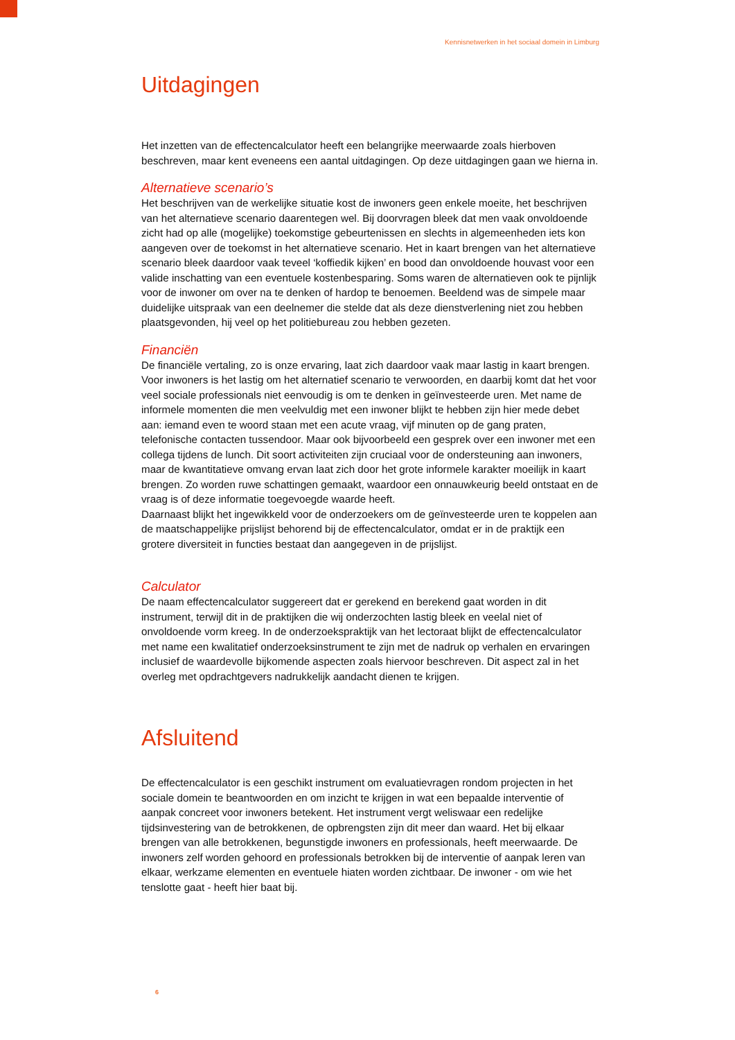Kennisnetwerken in het sociaal domein in Limburg
Uitdagingen
Het inzetten van de effectencalculator heeft een belangrijke meerwaarde zoals hierboven beschreven, maar kent eveneens een aantal uitdagingen. Op deze uitdagingen gaan we hierna in.
Alternatieve scenario’s
Het beschrijven van de werkelijke situatie kost de inwoners geen enkele moeite, het beschrijven van het alternatieve scenario daarentegen wel. Bij doorvragen bleek dat men vaak onvoldoende zicht had op alle (mogelijke) toekomstige gebeurtenissen en slechts in algemeenheden iets kon aangeven over de toekomst in het alternatieve scenario. Het in kaart brengen van het alternatieve scenario bleek daardoor vaak teveel ‘koffiedik kijken’ en bood dan onvoldoende houvast voor een valide inschatting van een eventuele kostenbesparing. Soms waren de alternatieven ook te pijnlijk voor de inwoner om over na te denken of hardop te benoemen. Beeldend was de simpele maar duidelijke uitspraak van een deelnemer die stelde dat als deze dienstverlening niet zou hebben plaatsgevonden, hij veel op het politiebureau zou hebben gezeten.
Financiën
De financiële vertaling, zo is onze ervaring, laat zich daardoor vaak maar lastig in kaart brengen. Voor inwoners is het lastig om het alternatief scenario te verwoorden, en daarbij komt dat het voor veel sociale professionals niet eenvoudig is om te denken in geïnvesteerde uren. Met name de informele momenten die men veelvuldig met een inwoner blijkt te hebben zijn hier mede debet aan: iemand even te woord staan met een acute vraag, vijf minuten op de gang praten, telefonische contacten tussendoor. Maar ook bijvoorbeeld een gesprek over een inwoner met een collega tijdens de lunch. Dit soort activiteiten zijn cruciaal voor de ondersteuning aan inwoners, maar de kwantitatieve omvang ervan laat zich door het grote informele karakter moeilijk in kaart brengen. Zo worden ruwe schattingen gemaakt, waardoor een onnauwkeurig beeld ontstaat en de vraag is of deze informatie toegevoegde waarde heeft.
Daarnaast blijkt het ingewikkeld voor de onderzoekers om de geïnvesteerde uren te koppelen aan de maatschappelijke prijslijst behorend bij de effectencalculator, omdat er in de praktijk een grotere diversiteit in functies bestaat dan aangegeven in de prijslijst.
Calculator
De naam effectencalculator suggereert dat er gerekend en berekend gaat worden in dit instrument, terwijl dit in de praktijken die wij onderzochten lastig bleek en veelal niet of onvoldoende vorm kreeg. In de onderzoekspraktijk van het lectoraat blijkt de effectencalculator met name een kwalitatief onderzoeksinstrument te zijn met de nadruk op verhalen en ervaringen inclusief de waardevolle bijkomende aspecten zoals hiervoor beschreven. Dit aspect zal in het overleg met opdrachtgevers nadrukkelijk aandacht dienen te krijgen.
Afsluitend
De effectencalculator is een geschikt instrument om evaluatievragen rondom projecten in het sociale domein te beantwoorden en om inzicht te krijgen in wat een bepaalde interventie of aanpak concreet voor inwoners betekent. Het instrument vergt weliswaar een redelijke tijdsinvestering van de betrokkenen, de opbrengsten zijn dit meer dan waard. Het bij elkaar brengen van alle betrokkenen, begunstigde inwoners en professionals, heeft meerwaarde. De inwoners zelf worden gehoord en professionals betrokken bij de interventie of aanpak leren van elkaar, werkzame elementen en eventuele hiaten worden zichtbaar. De inwoner - om wie het tenslotte gaat - heeft hier baat bij.
6